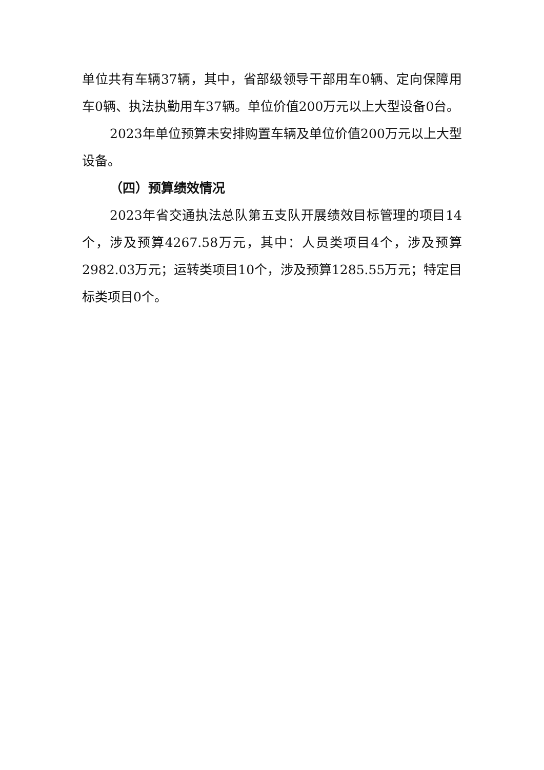单位共有车辆37辆，其中，省部级领导干部用车0辆、定向保障用车0辆、执法执勤用车37辆。单位价值200万元以上大型设备0台。
2023年单位预算未安排购置车辆及单位价值200万元以上大型设备。
（四）预算绩效情况
2023年省交通执法总队第五支队开展绩效目标管理的项目14个，涉及预算4267.58万元，其中：人员类项目4个，涉及预算2982.03万元；运转类项目10个，涉及预算1285.55万元；特定目标类项目0个。